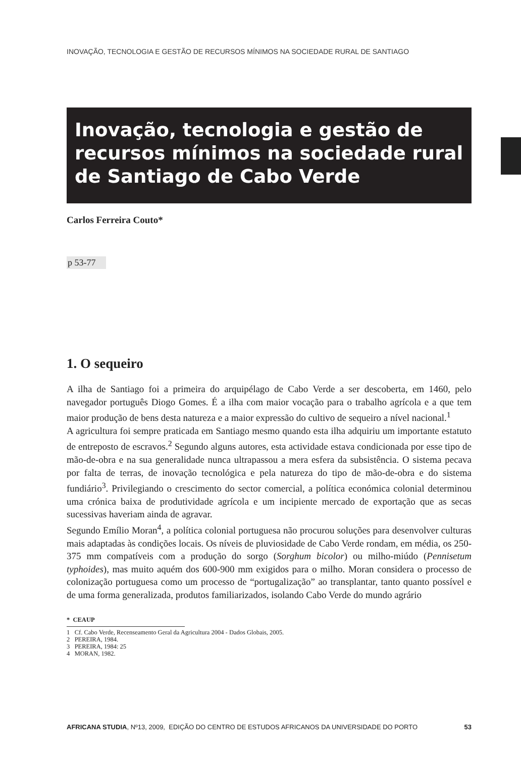INOVAÇÃO, TECNOLOGIA E GESTÃO DE RECURSOS MÍNIMOS NA SOCIEDADE RURAL DE SANTIAGO
Inovação, tecnologia e gestão de recursos mínimos na sociedade rural de Santiago de Cabo Verde
Carlos Ferreira Couto*
p 53-77
1. O sequeiro
A ilha de Santiago foi a primeira do arquipélago de Cabo Verde a ser descoberta, em 1460, pelo navegador português Diogo Gomes. É a ilha com maior vocação para o trabalho agrícola e a que tem maior produção de bens desta natureza e a maior expressão do cultivo de sequeiro a nível nacional.<sup>1</sup>
A agricultura foi sempre praticada em Santiago mesmo quando esta ilha adquiriu um importante estatuto de entreposto de escravos.<sup>2</sup> Segundo alguns autores, esta actividade estava condicionada por esse tipo de mão-de-obra e na sua generalidade nunca ultrapassou a mera esfera da subsistência. O sistema pecava por falta de terras, de inovação tecnológica e pela natureza do tipo de mão-de-obra e do sistema fundiário<sup>3</sup>. Privilegiando o crescimento do sector comercial, a política económica colonial determinou uma crónica baixa de produtividade agrícola e um incipiente mercado de exportação que as secas sucessivas haveriam ainda de agravar.
Segundo Emílio Moran<sup>4</sup>, a política colonial portuguesa não procurou soluções para desenvolver culturas mais adaptadas às condições locais. Os níveis de pluviosidade de Cabo Verde rondam, em média, os 250-375 mm compatíveis com a produção do sorgo (Sorghum bicolor) ou milho-miúdo (Pennisetum typhoides), mas muito aquém dos 600-900 mm exigidos para o milho. Moran considera o processo de colonização portuguesa como um processo de “portugalização” ao transplantar, tanto quanto possível e de uma forma generalizada, produtos familiarizados, isolando Cabo Verde do mundo agrário
* CEAUP
1 Cf. Cabo Verde, Recenseamento Geral da Agricultura 2004 - Dados Globais, 2005.
2 PEREIRA, 1984.
3 PEREIRA, 1984: 25
4 MORAN, 1982.
AFRICANA STUDIA, Nº13, 2009, EDIÇÃO DO CENTRO DE ESTUDOS AFRICANOS DA UNIVERSIDADE DO PORTO 53